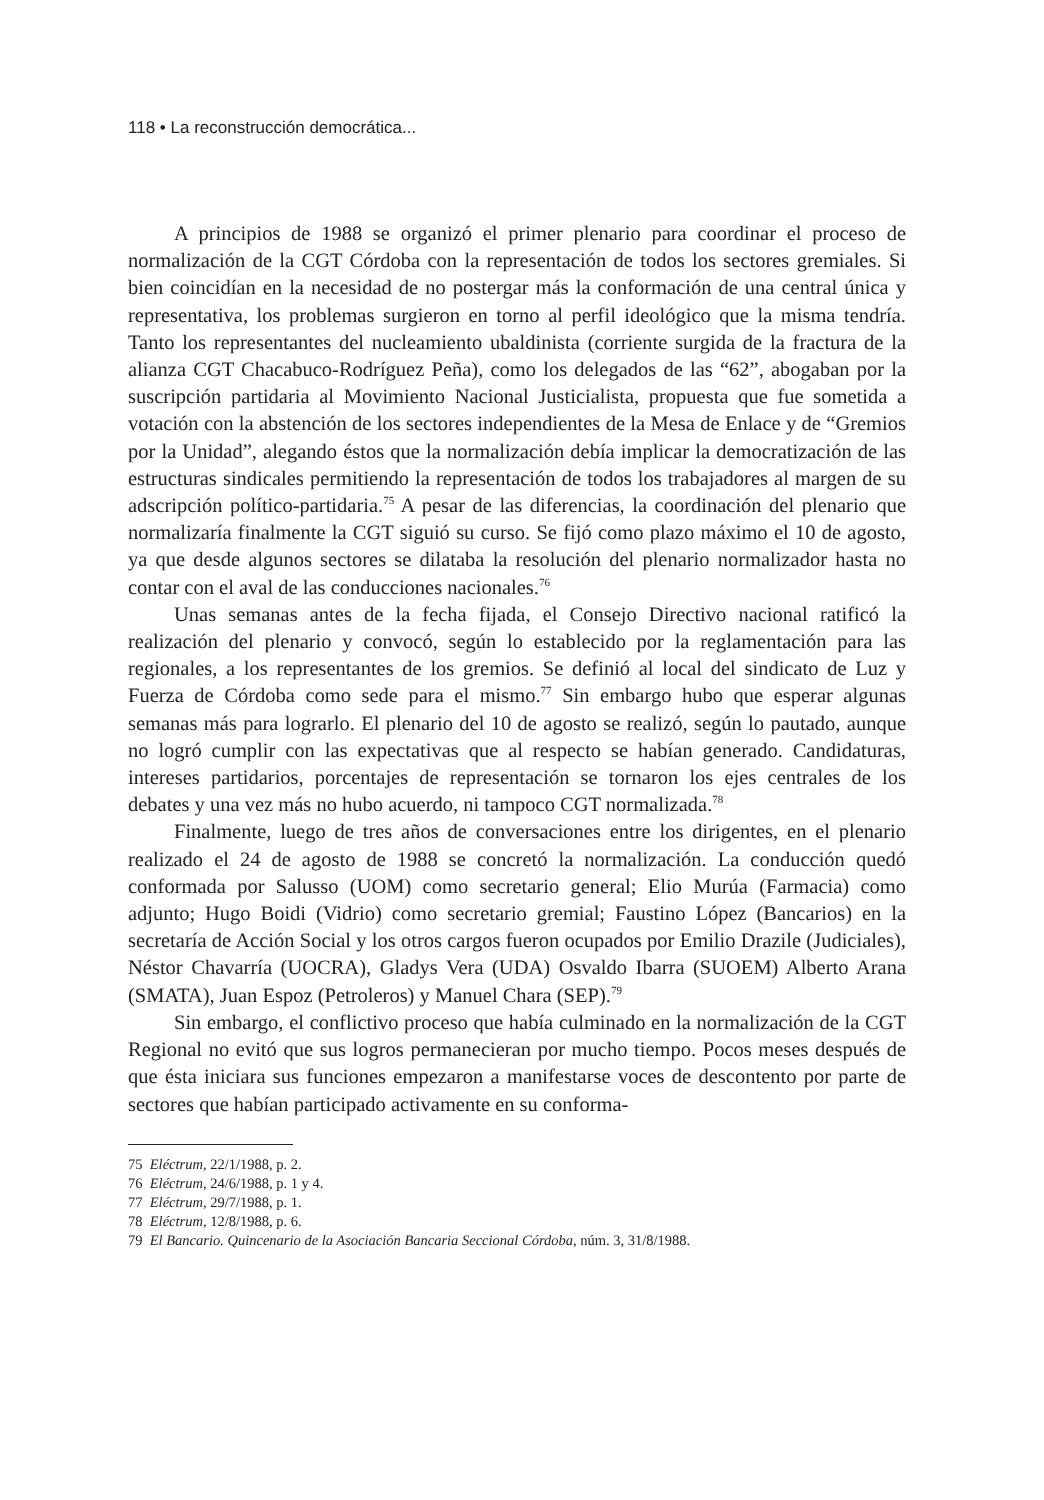118 • La reconstrucción democrática...
A principios de 1988 se organizó el primer plenario para coordinar el proceso de normalización de la CGT Córdoba con la representación de todos los sectores gremiales. Si bien coincidían en la necesidad de no postergar más la conformación de una central única y representativa, los problemas surgieron en torno al perfil ideológico que la misma tendría. Tanto los representantes del nucleamiento ubaldinista (corriente surgida de la fractura de la alianza CGT Chacabuco-Rodríguez Peña), como los delegados de las “62”, abogaban por la suscripción partidaria al Movimiento Nacional Justicialista, propuesta que fue sometida a votación con la abstención de los sectores independientes de la Mesa de Enlace y de “Gremios por la Unidad”, alegando éstos que la normalización debía implicar la democratización de las estructuras sindicales permitiendo la representación de todos los trabajadores al margen de su adscripción político-partidaria.<sup>75</sup> A pesar de las diferencias, la coordinación del plenario que normalizaría finalmente la CGT siguió su curso. Se fijó como plazo máximo el 10 de agosto, ya que desde algunos sectores se dilataba la resolución del plenario normalizador hasta no contar con el aval de las conducciones nacionales.<sup>76</sup>
Unas semanas antes de la fecha fijada, el Consejo Directivo nacional ratificó la realización del plenario y convocó, según lo establecido por la reglamentación para las regionales, a los representantes de los gremios. Se definió al local del sindicato de Luz y Fuerza de Córdoba como sede para el mismo.<sup>77</sup> Sin embargo hubo que esperar algunas semanas más para lograrlo. El plenario del 10 de agosto se realizó, según lo pautado, aunque no logró cumplir con las expectativas que al respecto se habían generado. Candidaturas, intereses partidarios, porcentajes de representación se tornaron los ejes centrales de los debates y una vez más no hubo acuerdo, ni tampoco CGT normalizada.<sup>78</sup>
Finalmente, luego de tres años de conversaciones entre los dirigentes, en el plenario realizado el 24 de agosto de 1988 se concretó la normalización. La conducción quedó conformada por Salusso (UOM) como secretario general; Elio Murúa (Farmacia) como adjunto; Hugo Boidi (Vidrio) como secretario gremial; Faustino López (Bancarios) en la secretaría de Acción Social y los otros cargos fueron ocupados por Emilio Drazile (Judiciales), Néstor Chavarría (UOCRA), Gladys Vera (UDA) Osvaldo Ibarra (SUOEM) Alberto Arana (SMATA), Juan Espoz (Petroleros) y Manuel Chara (SEP).<sup>79</sup>
Sin embargo, el conflictivo proceso que había culminado en la normalización de la CGT Regional no evitó que sus logros permanecieran por mucho tiempo. Pocos meses después de que ésta iniciara sus funciones empezaron a manifestarse voces de descontento por parte de sectores que habían participado activamente en su conforma-
75 Eléctrum, 22/1/1988, p. 2.
76 Eléctrum, 24/6/1988, p. 1 y 4.
77 Eléctrum, 29/7/1988, p. 1.
78 Eléctrum, 12/8/1988, p. 6.
79 El Bancario. Quincenario de la Asociación Bancaria Seccional Córdoba, núm. 3, 31/8/1988.